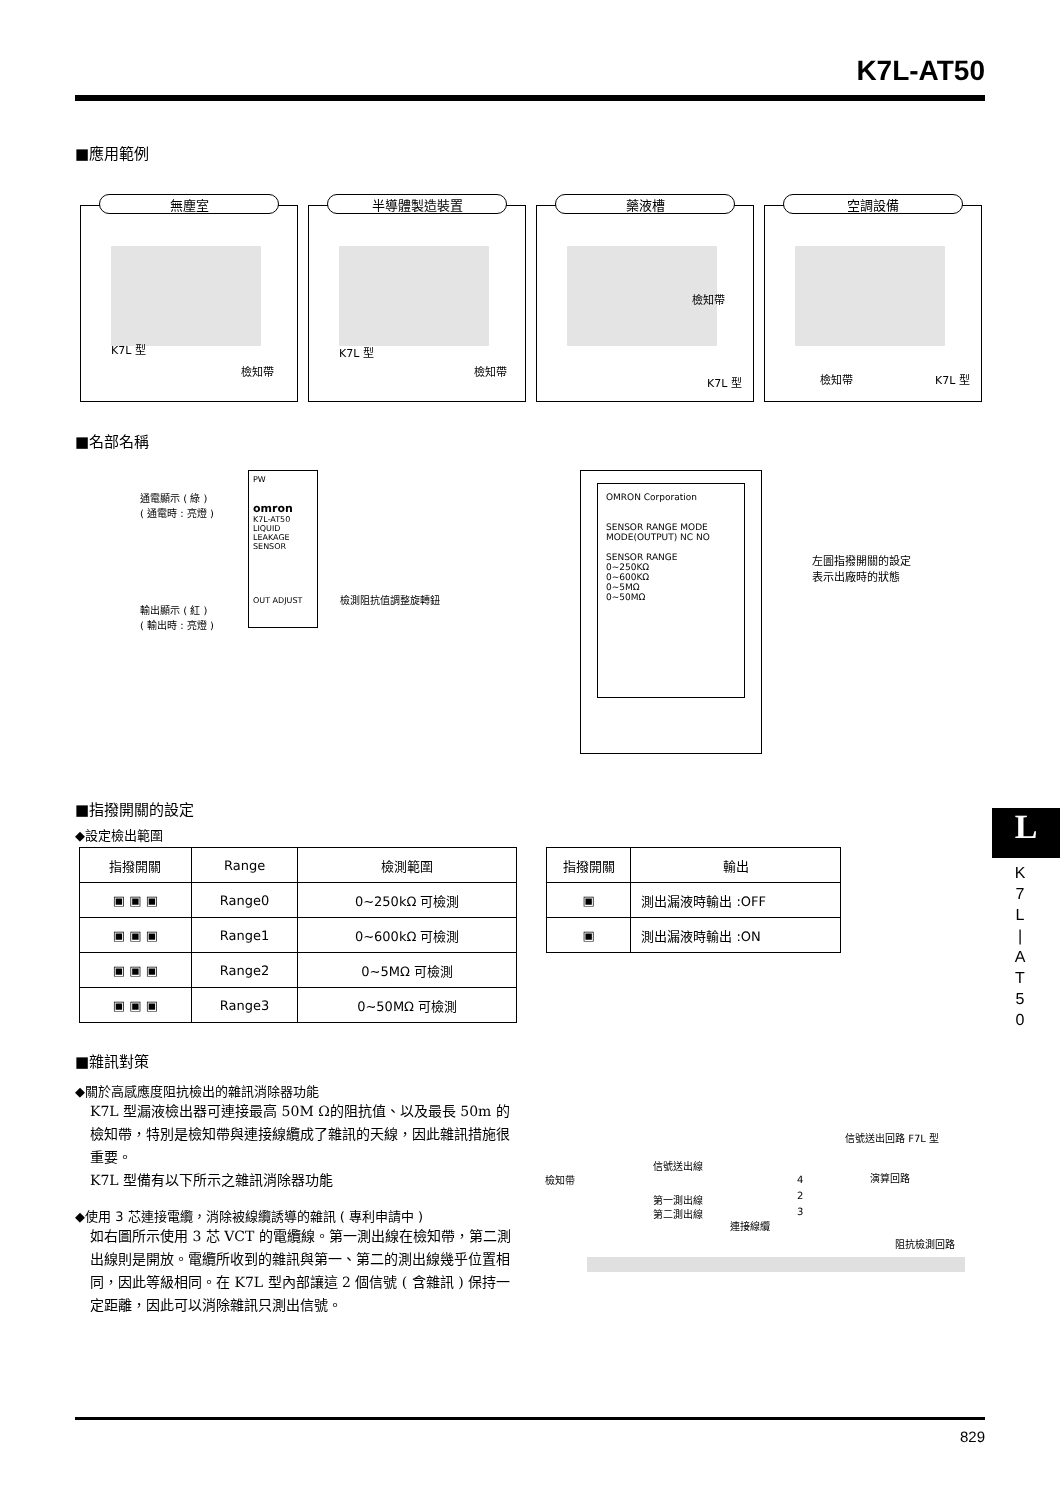K7L-AT50
■應用範例
無塵室
K7L 型
檢知帶
半導體製造裝置
K7L 型
檢知帶
藥液槽
檢知帶
K7L 型
空調設備
檢知帶 K7L 型
■名部名稱
通電顯示 ( 綠 )
( 通電時 : 亮燈 )
PW
omron
K7L-AT50
LIQUID LEAKAGE SENSOR
OUT ADJUST
輸出顯示 ( 紅 )
( 輸出時 : 亮燈 )
檢測阻抗值調整旋轉鈕
OMRON Corporation
SENSOR RANGE MODE
MODE(OUTPUT) NC NO
SENSOR RANGE
0~250KΩ
0~600KΩ
0~5MΩ
0~50MΩ
左圖指撥開關的設定
表示出廠時的狀態
■指撥開關的設定
◆設定檢出範圍
| 指撥開關 | Range | 檢測範圍 |
| --- | --- | --- |
| ▣ ▣ ▣ | Range0 | 0~250kΩ 可檢測 |
| ▣ ▣ ▣ | Range1 | 0~600kΩ 可檢測 |
| ▣ ▣ ▣ | Range2 | 0~5MΩ 可檢測 |
| ▣ ▣ ▣ | Range3 | 0~50MΩ 可檢測 |
| 指撥開關 | 輸出 |
| --- | --- |
| ▣ | 測出漏液時輸出 :OFF |
| ▣ | 測出漏液時輸出 :ON |
L
K
7
L
|
A
T
5
0
■雜訊對策
◆關於高感應度阻抗檢出的雜訊消除器功能
K7L 型漏液檢出器可連接最高 50M Ω的阻抗值、以及最長 50m 的檢知帶，特別是檢知帶與連接線纜成了雜訊的天線，因此雜訊措施很重要。
K7L 型備有以下所示之雜訊消除器功能
◆使用 3 芯連接電纜，消除被線纜誘導的雜訊 ( 專利申請中 )
如右圖所示使用 3 芯 VCT 的電纜線。第一測出線在檢知帶，第二測出線則是開放。電纜所收到的雜訊與第一、第二的測出線幾乎位置相同，因此等級相同。在 K7L 型內部讓這 2 個信號 ( 含雜訊 ) 保持一定距離，因此可以消除雜訊只測出信號。
信號送出回路 F7L 型
檢知帶
信號送出線
演算回路 4
第一測出線 2
第二測出線 3
連接線纜
阻抗檢測回路
829